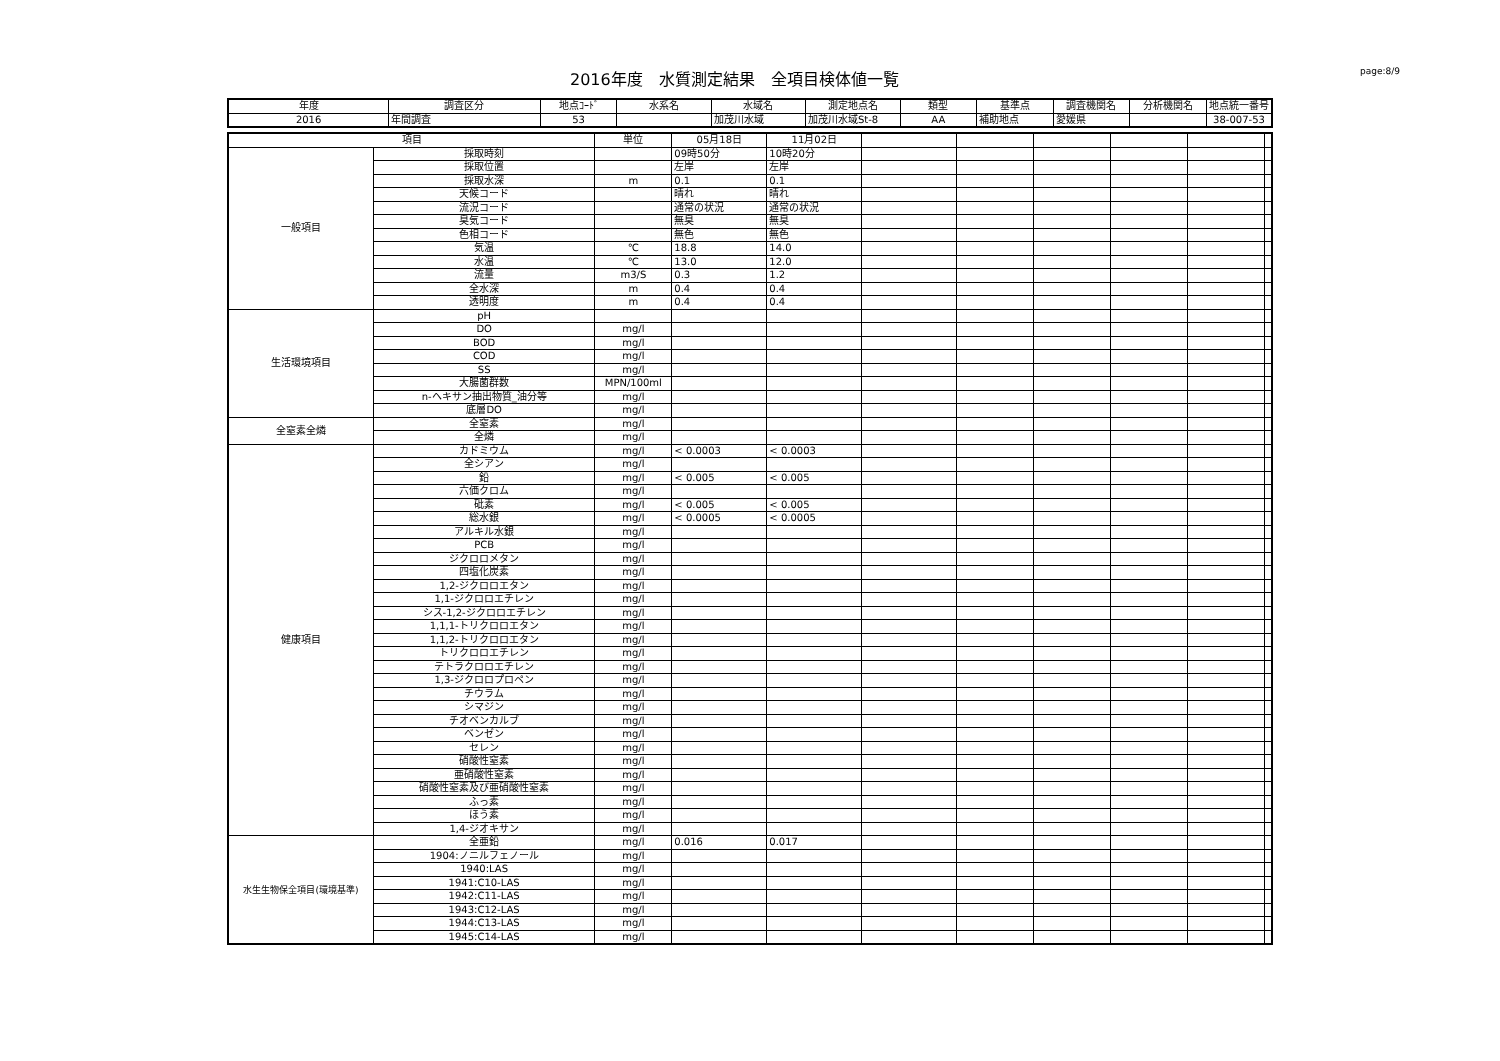2016年度　水質測定結果　全項目検体値一覧
page:8/9
| 年度 | 調査区分 | 地点ｺｰﾄﾞ | 水系名 | 水域名 | 測定地点名 | 類型 | 基準点 | 調査機関名 | 分析機関名 | 地点統一番号 |
| --- | --- | --- | --- | --- | --- | --- | --- | --- | --- | --- |
| 2016 | 年間調査 | 53 | | 加茂川水域 | 加茂川水域St-8 | AA | 補助地点 | 愛媛県 | | 38-007-53 |
| 項目 | | 単位 | 05月18日 | 11月02日 | | | | | | |
| --- | --- | --- | --- | --- | --- | --- | --- | --- | --- | --- |
| 一般項目 | 採取時刻 | | 09時50分 | 10時20分 | | | | | | |
| | 採取位置 | | 左岸 | 左岸 | | | | | | |
| | 採取水深 | m | 0.1 | 0.1 | | | | | | |
| | 天候コード | | 晴れ | 晴れ | | | | | | |
| | 流況コード | | 通常の状況 | 通常の状況 | | | | | | |
| | 臭気コード | | 無臭 | 無臭 | | | | | | |
| | 色相コード | | 無色 | 無色 | | | | | | |
| | 気温 | ℃ | 18.8 | 14.0 | | | | | | |
| | 水温 | ℃ | 13.0 | 12.0 | | | | | | |
| | 流量 | m3/S | 0.3 | 1.2 | | | | | | |
| | 全水深 | m | 0.4 | 0.4 | | | | | | |
| | 透明度 | m | 0.4 | 0.4 | | | | | | |
| 生活環境項目 | pH | | | | | | | | | |
| | DO | mg/l | | | | | | | | |
| | BOD | mg/l | | | | | | | | |
| | COD | mg/l | | | | | | | | |
| | SS | mg/l | | | | | | | | |
| | 大腸菌群数 | MPN/100ml | | | | | | | | |
| | n-ヘキサン抽出物質_油分等 | mg/l | | | | | | | | |
| | 底層DO | mg/l | | | | | | | | |
| 全窒素全燐 | 全窒素 | mg/l | | | | | | | | |
| | 全燐 | mg/l | | | | | | | | |
| 健康項目 | カドミウム | mg/l | < 0.0003 | < 0.0003 | | | | | | |
| | 全シアン | mg/l | | | | | | | | |
| | 鉛 | mg/l | < 0.005 | < 0.005 | | | | | | |
| | 六価クロム | mg/l | | | | | | | | |
| | 砒素 | mg/l | < 0.005 | < 0.005 | | | | | | |
| | 総水銀 | mg/l | < 0.0005 | < 0.0005 | | | | | | |
| | アルキル水銀 | mg/l | | | | | | | | |
| | PCB | mg/l | | | | | | | | |
| | ジクロロメタン | mg/l | | | | | | | | |
| | 四塩化炭素 | mg/l | | | | | | | | |
| | 1,2-ジクロロエタン | mg/l | | | | | | | | |
| | 1,1-ジクロロエチレン | mg/l | | | | | | | | |
| | シス-1,2-ジクロロエチレン | mg/l | | | | | | | | |
| | 1,1,1-トリクロロエタン | mg/l | | | | | | | | |
| | 1,1,2-トリクロロエタン | mg/l | | | | | | | | |
| | トリクロロエチレン | mg/l | | | | | | | | |
| | テトラクロロエチレン | mg/l | | | | | | | | |
| | 1,3-ジクロロプロペン | mg/l | | | | | | | | |
| | チウラム | mg/l | | | | | | | | |
| | シマジン | mg/l | | | | | | | | |
| | チオベンカルブ | mg/l | | | | | | | | |
| | ベンゼン | mg/l | | | | | | | | |
| | セレン | mg/l | | | | | | | | |
| | 硝酸性窒素 | mg/l | | | | | | | | |
| | 亜硝酸性窒素 | mg/l | | | | | | | | |
| | 硝酸性窒素及び亜硝酸性窒素 | mg/l | | | | | | | | |
| | ふっ素 | mg/l | | | | | | | | |
| | ほう素 | mg/l | | | | | | | | |
| | 1,4-ジオキサン | mg/l | | | | | | | | |
| 水生生物保全項目(環境基準) | 全亜鉛 | mg/l | 0.016 | 0.017 | | | | | | |
| | 1904:ノニルフェノール | mg/l | | | | | | | | |
| | 1940:LAS | mg/l | | | | | | | | |
| | 1941:C10-LAS | mg/l | | | | | | | | |
| | 1942:C11-LAS | mg/l | | | | | | | | |
| | 1943:C12-LAS | mg/l | | | | | | | | |
| | 1944:C13-LAS | mg/l | | | | | | | | |
| | 1945:C14-LAS | mg/l | | | | | | | | |